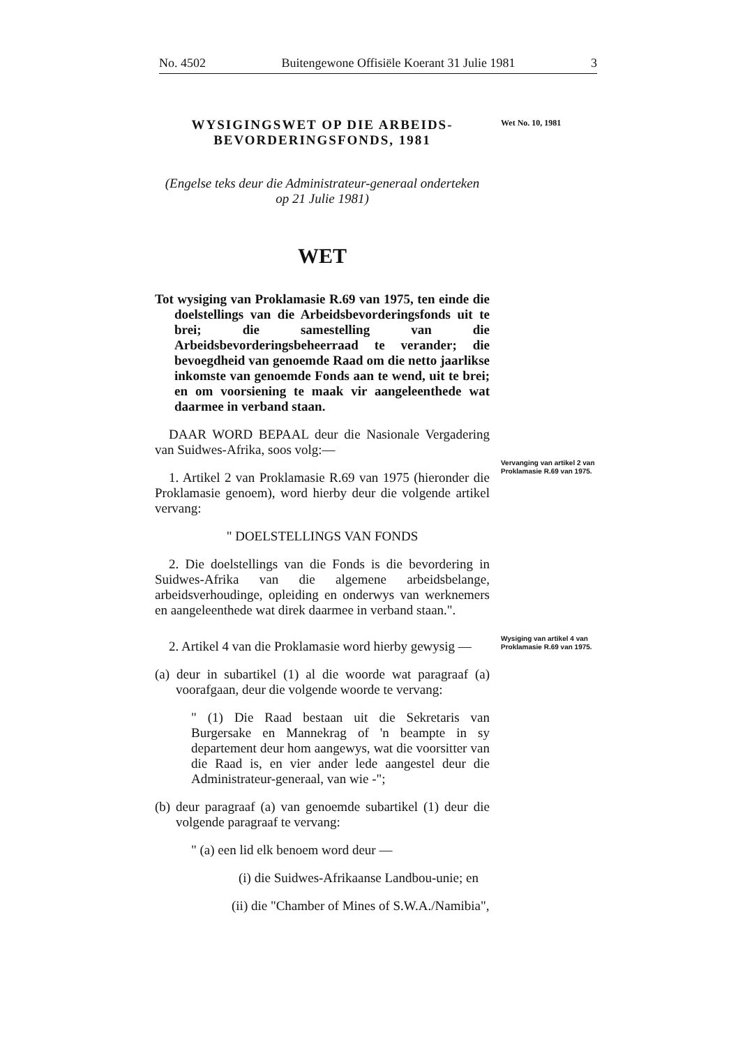No. 4502 Buitengewone Offisiële Koerant 31 Julie 1981 3
Wet No. 10, 1981
Vervanging van artikel 2 van Proklamasie R.69 van 1975.
Wysiging van artikel 4 van Proklamasie R.69 van 1975.
WYSIGINGSWET OP DIE ARBEIDS-
BEVORDERINGSFONDS, 1981
(Engelse teks deur die Administrateur-generaal onderteken
op 21 Julie 1981)
WET
Tot wysiging van Proklamasie R.69 van 1975, ten einde die doelstellings van die Arbeidsbevorderingsfonds uit te brei; die samestelling van die Arbeidsbevorderingsbeheerraad te verander; die bevoegdheid van genoemde Raad om die netto jaarlikse inkomste van genoemde Fonds aan te wend, uit te brei; en om voorsiening te maak vir aangeleenthede wat daarmee in verband staan.
DAAR WORD BEPAAL deur die Nasionale Vergadering van Suidwes-Afrika, soos volg:—
1. Artikel 2 van Proklamasie R.69 van 1975 (hieronder die Proklamasie genoem), word hierby deur die volgende artikel vervang:
" DOELSTELLINGS VAN FONDS
2. Die doelstellings van die Fonds is die bevordering in Suidwes-Afrika van die algemene arbeidsbelange, arbeidsverhoudinge, opleiding en onderwys van werknemers en aangeleenthede wat direk daarmee in verband staan.".
2. Artikel 4 van die Proklamasie word hierby gewysig —
(a) deur in subartikel (1) al die woorde wat paragraaf (a) voorafgaan, deur die volgende woorde te vervang:
" (1) Die Raad bestaan uit die Sekretaris van Burgersake en Mannekrag of 'n beampte in sy departement deur hom aangewys, wat die voorsitter van die Raad is, en vier ander lede aangestel deur die Administrateur-generaal, van wie -";
(b) deur paragraaf (a) van genoemde subartikel (1) deur die volgende paragraaf te vervang:
" (a) een lid elk benoem word deur —
(i) die Suidwes-Afrikaanse Landbou-unie; en
(ii) die "Chamber of Mines of S.W.A./Namibia",